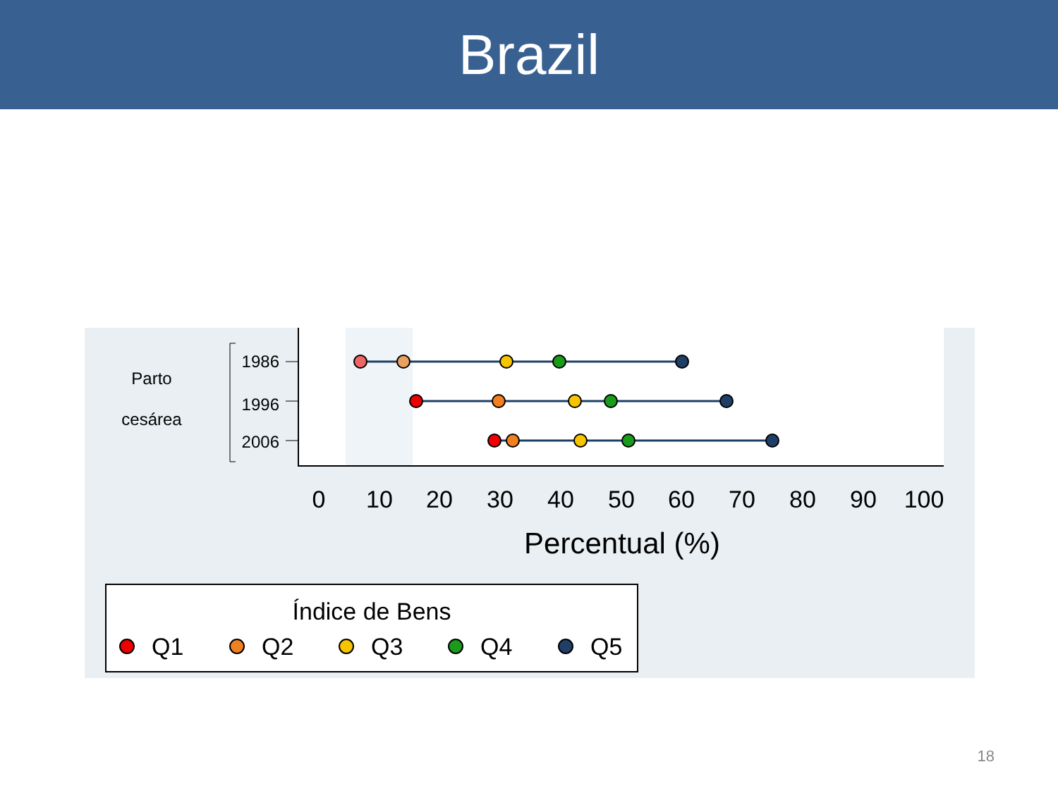Brazil
Parto
cesárea
1986
1996
2006
0
10
20
30
40
50
60
70
80
90
100
Percentual (%)
Índice de Bens
Q1
Q2
Q3
Q4
Q5
18